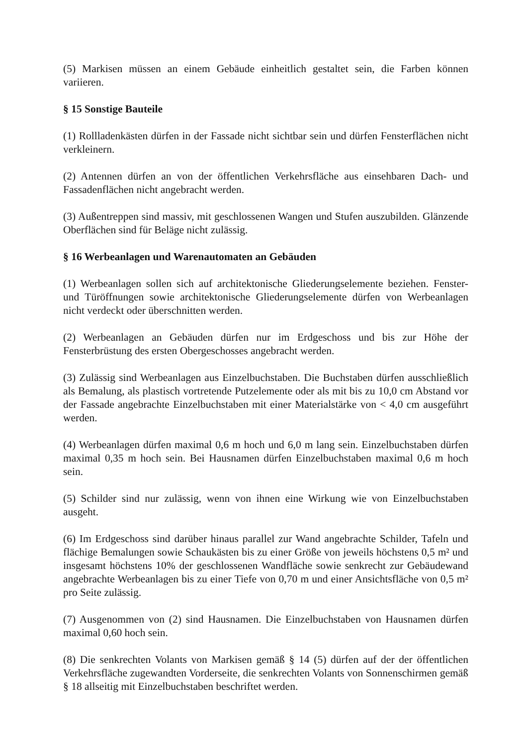(5) Markisen müssen an einem Gebäude einheitlich gestaltet sein, die Farben können variieren.
§ 15 Sonstige Bauteile
(1) Rollladenkästen dürfen in der Fassade nicht sichtbar sein und dürfen Fensterflächen nicht verkleinern.
(2) Antennen dürfen an von der öffentlichen Verkehrsfläche aus einsehbaren Dach- und Fassadenflächen nicht angebracht werden.
(3) Außentreppen sind massiv, mit geschlossenen Wangen und Stufen auszubilden. Glänzende Oberflächen sind für Beläge nicht zulässig.
§ 16 Werbeanlagen und Warenautomaten an Gebäuden
(1) Werbeanlagen sollen sich auf architektonische Gliederungselemente beziehen. Fenster- und Türöffnungen sowie architektonische Gliederungselemente dürfen von Werbeanlagen nicht verdeckt oder überschnitten werden.
(2) Werbeanlagen an Gebäuden dürfen nur im Erdgeschoss und bis zur Höhe der Fensterbrüstung des ersten Obergeschosses angebracht werden.
(3) Zulässig sind Werbeanlagen aus Einzelbuchstaben. Die Buchstaben dürfen ausschließlich als Bemalung, als plastisch vortretende Putzelemente oder als mit bis zu 10,0 cm Abstand vor der Fassade angebrachte Einzelbuchstaben mit einer Materialstärke von < 4,0 cm ausgeführt werden.
(4) Werbeanlagen dürfen maximal 0,6 m hoch und 6,0 m lang sein. Einzelbuchstaben dürfen maximal 0,35 m hoch sein. Bei Hausnamen dürfen Einzelbuchstaben maximal 0,6 m hoch sein.
(5) Schilder sind nur zulässig, wenn von ihnen eine Wirkung wie von Einzelbuchstaben ausgeht.
(6) Im Erdgeschoss sind darüber hinaus parallel zur Wand angebrachte Schilder, Tafeln und flächige Bemalungen sowie Schaukästen bis zu einer Größe von jeweils höchstens 0,5 m² und insgesamt höchstens 10% der geschlossenen Wandfläche sowie senkrecht zur Gebäudewand angebrachte Werbeanlagen bis zu einer Tiefe von 0,70 m und einer Ansichtsfläche von 0,5 m² pro Seite zulässig.
(7) Ausgenommen von (2) sind Hausnamen. Die Einzelbuchstaben von Hausnamen dürfen maximal 0,60 hoch sein.
(8) Die senkrechten Volants von Markisen gemäß § 14 (5) dürfen auf der der öffentlichen Verkehrsfläche zugewandten Vorderseite, die senkrechten Volants von Sonnenschirmen gemäß § 18 allseitig mit Einzelbuchstaben beschriftet werden.